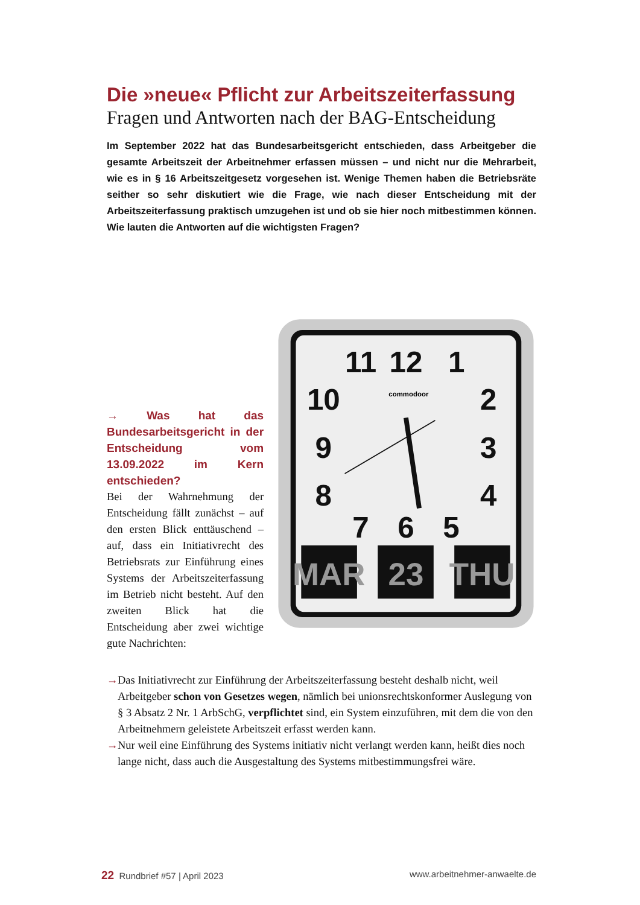Die »neue« Pflicht zur Arbeitszeiterfassung
Fragen und Antworten nach der BAG-Entscheidung
Im September 2022 hat das Bundesarbeitsgericht entschieden, dass Arbeitgeber die gesamte Arbeitszeit der Arbeitnehmer erfassen müssen – und nicht nur die Mehrarbeit, wie es in § 16 Arbeitszeitgesetz vorgesehen ist. Wenige Themen haben die Betriebsräte seither so sehr diskutiert wie die Frage, wie nach dieser Entscheidung mit der Arbeitszeiterfassung praktisch umzugehen ist und ob sie hier noch mitbestimmen können. Wie lauten die Antworten auf die wichtigsten Fragen?
→ Was hat das Bundesarbeitsgericht in der Entscheidung vom 13.09.2022 im Kern entschieden?
Bei der Wahrnehmung der Entscheidung fällt zunächst – auf den ersten Blick enttäuschend – auf, dass ein Initiativrecht des Betriebsrats zur Einführung eines Systems der Arbeitszeiterfassung im Betrieb nicht besteht. Auf den zweiten Blick hat die Entscheidung aber zwei wichtige gute Nachrichten:
11
12
1
10
2
9
3
8
4
7
6
5
commodoor
MAR
23
THU
→ Das Initiativrecht zur Einführung der Arbeitszeiterfassung besteht deshalb nicht, weil Arbeitgeber schon von Gesetzes wegen, nämlich bei unionsrechtskonformer Auslegung von § 3 Absatz 2 Nr. 1 ArbSchG, verpflichtet sind, ein System einzuführen, mit dem die von den Arbeitnehmern geleistete Arbeitszeit erfasst werden kann.
→ Nur weil eine Einführung des Systems initiativ nicht verlangt werden kann, heißt dies noch lange nicht, dass auch die Ausgestaltung des Systems mitbestimmungsfrei wäre.
22 Rundbrief #57 | April 2023 www.arbeitnehmer-anwaelte.de